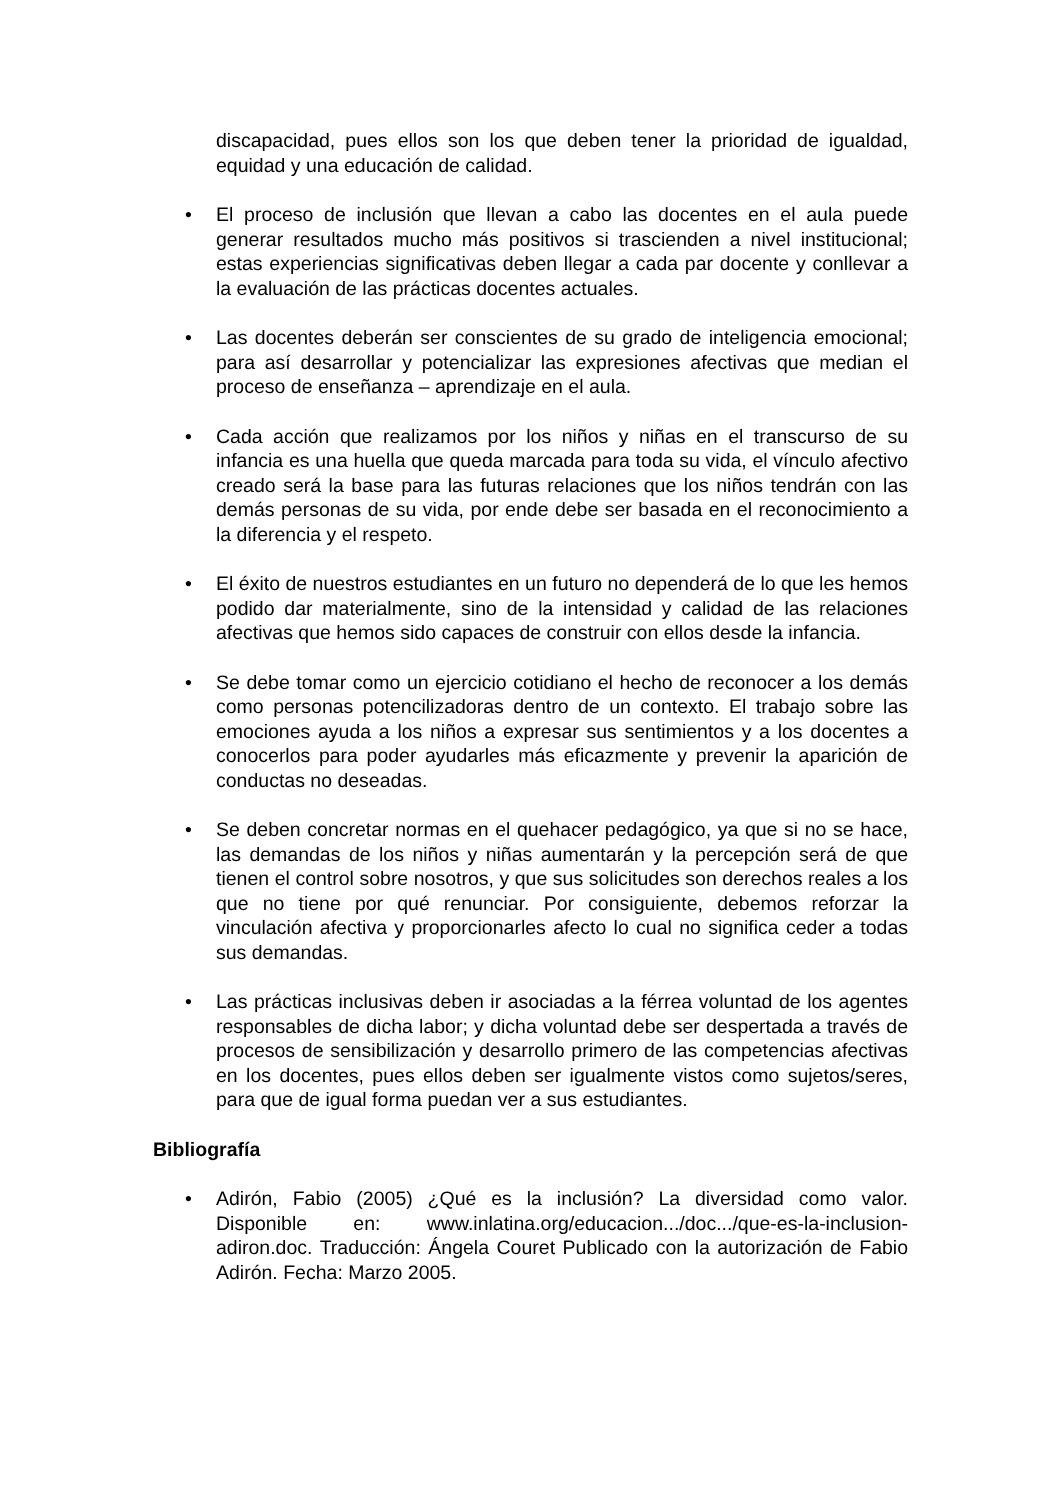discapacidad, pues ellos son los que deben tener la prioridad de igualdad, equidad y una educación de calidad.
• El proceso de inclusión que llevan a cabo las docentes en el aula puede generar resultados mucho más positivos si trascienden a nivel institucional; estas experiencias significativas deben llegar a cada par docente y conllevar a la evaluación de las prácticas docentes actuales.
• Las docentes deberán ser conscientes de su grado de inteligencia emocional; para así desarrollar y potencializar las expresiones afectivas que median el proceso de enseñanza – aprendizaje en el aula.
• Cada acción que realizamos por los niños y niñas en el transcurso de su infancia es una huella que queda marcada para toda su vida, el vínculo afectivo creado será la base para las futuras relaciones que los niños tendrán con las demás personas de su vida, por ende debe ser basada en el reconocimiento a la diferencia y el respeto.
• El éxito de nuestros estudiantes en un futuro no dependerá de lo que les hemos podido dar materialmente, sino de la intensidad y calidad de las relaciones afectivas que hemos sido capaces de construir con ellos desde la infancia.
• Se debe tomar como un ejercicio cotidiano el hecho de reconocer a los demás como personas potencilizadoras dentro de un contexto. El trabajo sobre las emociones ayuda a los niños a expresar sus sentimientos y a los docentes a conocerlos para poder ayudarles más eficazmente y prevenir la aparición de conductas no deseadas.
• Se deben concretar normas en el quehacer pedagógico, ya que si no se hace, las demandas de los niños y niñas aumentarán y la percepción será de que tienen el control sobre nosotros, y que sus solicitudes son derechos reales a los que no tiene por qué renunciar. Por consiguiente, debemos reforzar la vinculación afectiva y proporcionarles afecto lo cual no significa ceder a todas sus demandas.
• Las prácticas inclusivas deben ir asociadas a la férrea voluntad de los agentes responsables de dicha labor; y dicha voluntad debe ser despertada a través de procesos de sensibilización y desarrollo primero de las competencias afectivas en los docentes, pues ellos deben ser igualmente vistos como sujetos/seres, para que de igual forma puedan ver a sus estudiantes.
Bibliografía
• Adirón, Fabio (2005) ¿Qué es la inclusión? La diversidad como valor. Disponible en: www.inlatina.org/educacion.../doc.../que-es-la-inclusion-adiron.doc. Traducción: Ángela Couret Publicado con la autorización de Fabio Adirón. Fecha: Marzo 2005.